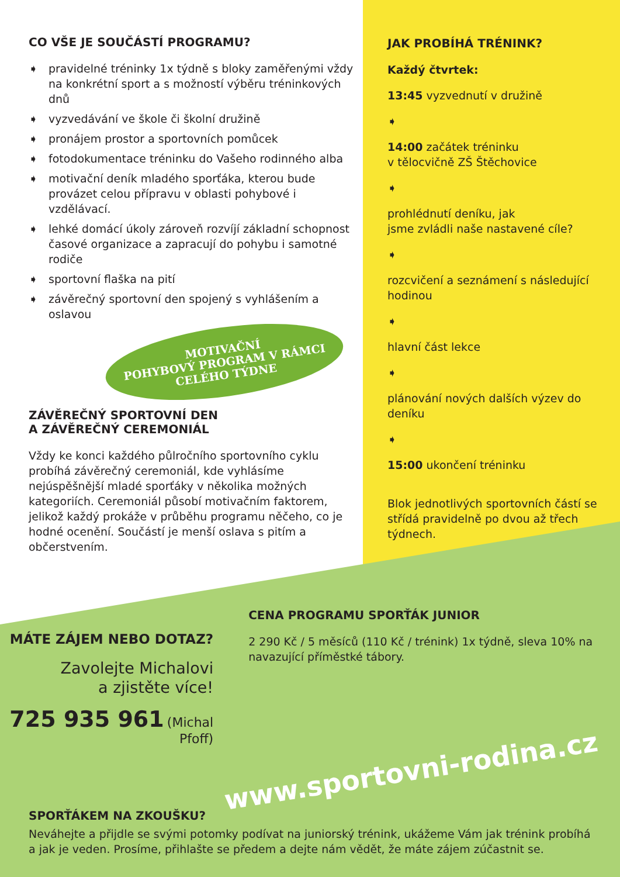CO VŠE JE SOUČÁSTÍ PROGRAMU?
➧ pravidelné tréninky 1x týdně s bloky zaměřenými vždy na konkrétní sport a s možností výběru tréninkových dnů
➧ vyzvedávání ve škole či školní družině
➧ pronájem prostor a sportovních pomůcek
➧ fotodokumentace tréninku do Vašeho rodinného alba
➧ motivační deník mladého sporťáka, kterou bude provázet celou přípravu v oblasti pohybové i vzdělávací.
➧ lehké domácí úkoly zároveň rozvíjí základní schopnost časové organizace a zapracují do pohybu i samotné rodiče
➧ sportovní flaška na pití
➧ závěrečný sportovní den spojený s vyhlášením a oslavou
MOTIVAČNÍ
POHYBOVÝ PROGRAM V RÁMCI
CELÉHO TÝDNE
ZÁVĚREČNÝ SPORTOVNÍ DEN
A ZÁVĚREČNÝ CEREMONIÁL
Vždy ke konci každého půlročního sportovního cyklu probíhá závěrečný ceremoniál, kde vyhlásíme nejúspěšnější mladé sporťáky v několika možných kategoriích. Ceremoniál působí motivačním faktorem, jelikož každý prokáže v průběhu programu něčeho, co je hodné ocenění. Součástí je menší oslava s pitím a občerstvením.
JAK PROBÍHÁ TRÉNINK?
Každý čtvrtek:
13:45 vyzvednutí v družině
➧
14:00 začátek tréninku
v tělocvičně ZŠ Štěchovice
➧
prohlédnutí deníku, jak
jsme zvládli naše nastavené cíle?
➧
rozcvičení a seznámení s následující hodinou
➧
hlavní část lekce
➧
plánování nových dalších výzev do deníku
➧
15:00 ukončení tréninku
Blok jednotlivých sportovních částí se střídá pravidelně po dvou až třech týdnech.
MÁTE ZÁJEM NEBO DOTAZ?
Zavolejte Michalovi
a zjistěte více!
725 935 961 (Michal Pfoff)
CENA PROGRAMU SPORŤÁK JUNIOR
2 290 Kč / 5 měsíců (110 Kč / trénink) 1x týdně, sleva 10% na navazující příměstké tábory.
www.sportovni-rodina.cz
SPORŤÁKEM NA ZKOUŠKU?
Neváhejte a přijdle se svými potomky podívat na juniorský trénink, ukážeme Vám jak trénink probíhá a jak je veden. Prosíme, přihlašte se předem a dejte nám vědět, že máte zájem zúčastnit se.